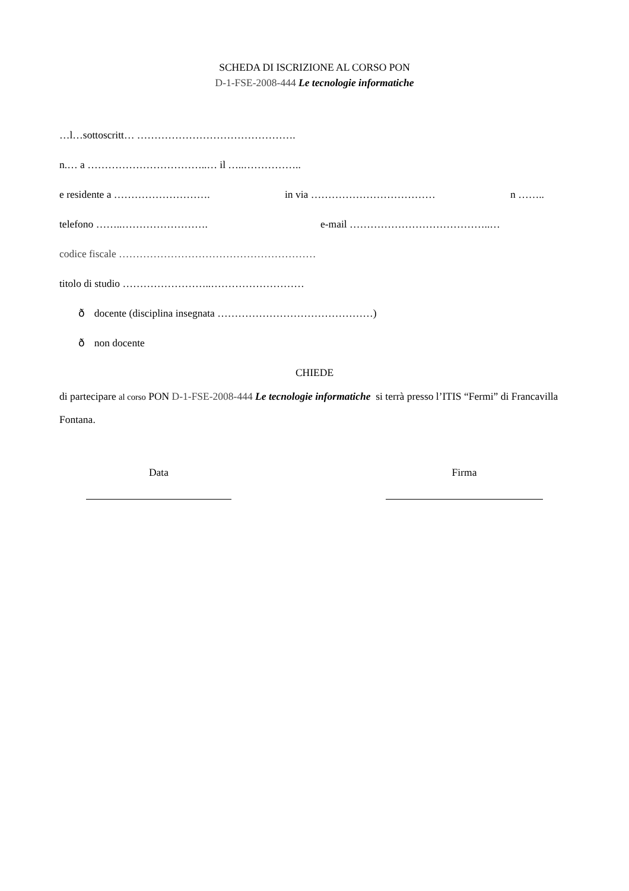SCHEDA DI ISCRIZIONE AL CORSO PON
D-1-FSE-2008-444 Le tecnologie informatiche
…l…sottoscritt… ……………………………………….
n.… a ……………………………..… il …..……………..
e residente a ………………………. in via ……………………………… n ……..
telefono ……..……………………. e-mail …………………………………..…
codice fiscale …………………………………………………
titolo di studio ……………………..………………………
ð docente (disciplina insegnata ………………………………………)
ð non docente
CHIEDE
di partecipare al corso PON D-1-FSE-2008-444 Le tecnologie informatiche si terrà presso l’ITIS “Fermi” di Francavilla Fontana.
Data Firma